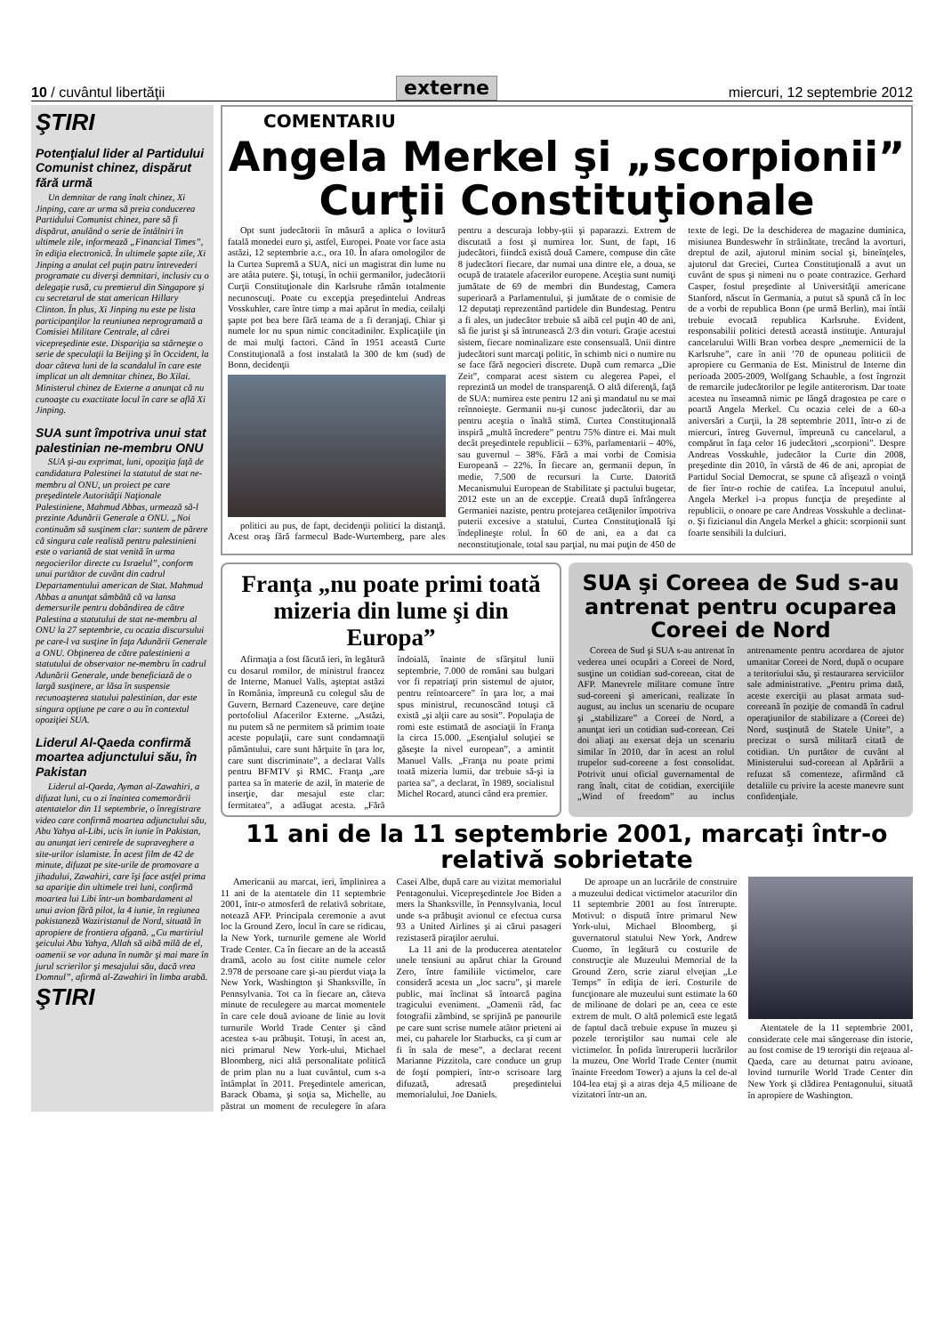10 / cuvântul libertăţii externe miercuri, 12 septembrie 2012
ŞTIRI
Potenţialul lider al Partidului Comunist chinez, dispărut fără urmă
Un demnitar de rang înalt chinez, Xi Jinping, care ar urma să preia conducerea Partidului Comunist chinez, pare să fi dispărut, anulând o serie de întâlniri în ultimele zile, informează „Financial Times”, în ediţia electronică. În ultimele şapte zile, Xi Jinping a anulat cel puţin patru întrevederi programate cu diverşi demnitari, inclusiv cu o delegaţie rusă, cu premierul din Singapore şi cu secretarul de stat american Hillary Clinton. În plus, Xi Jinping nu este pe lista participanţilor la reuniunea neprogramată a Comisiei Militare Centrale, al cărei vicepreşedinte este. Dispariţia sa stârneşte o serie de speculaţii la Beijing şi în Occident, la doar câteva luni de la scandalul în care este implicat un alt demnitar chinez, Bo Xilai. Ministerul chinez de Externe a anunţat că nu cunoaşte cu exactitate locul în care se află Xi Jinping.
SUA sunt împotriva unui stat palestinian ne-membru ONU
SUA şi-au exprimat, luni, opoziţia faţă de candidatura Palestinei la statutul de stat ne-membru al ONU, un proiect pe care preşedintele Autorităţii Naţionale Palestiniene, Mahmud Abbas, urmează să-l prezinte Adunării Generale a ONU. „Noi continuăm să susţinem clar: suntem de părere că singura cale realistă pentru palestinieni este o variantă de stat venită în urma negocierilor directe cu Israelul”, conform unui purtător de cuvânt din cadrul Departamentului american de Stat. Mahmud Abbas a anunţat sâmbătă că va lansa demersurile pentru dobândirea de către Palestina a statutului de stat ne-membru al ONU la 27 septembrie, cu ocazia discursului pe care-l va susţine în faţa Adunării Generale a ONU. Obţinerea de către palestinieni a statutului de observator ne-membru în cadrul Adunării Generale, unde beneficiază de o largă susţinere, ar lăsa în suspensie recunoaşterea statului palestinian, dar este singura opţiune pe care o au în contextul opoziţiei SUA.
Liderul Al-Qaeda confirmă moartea adjunctului său, în Pakistan
Liderul al-Qaeda, Ayman al-Zawahiri, a difuzat luni, cu o zi înaintea comemorării atentatelor din 11 septembrie, o înregistrare video care confirmă moartea adjunctului său, Abu Yahya al-Libi, ucis în iunie în Pakistan, au anunţat ieri centrele de supraveghere a site-urilor islamiste. În acest film de 42 de minute, difuzat pe site-urile de promovare a jihadului, Zawahiri, care îşi face astfel prima sa apariţie din ultimele trei luni, confirmă moartea lui Libi într-un bombardament al unui avion fără pilot, la 4 iunie, în regiunea pakistaneză Waziristanul de Nord, situată în apropiere de frontiera afgană. „Cu martiriul şeicului Abu Yahya, Allah să aibă milă de el, oamenii se vor aduna în număr şi mai mare în jurul scrierilor şi mesajului său, dacă vrea Domnul”, afirmă al-Zawahiri în limba arabă.
ŞTIRI
COMENTARIU
Angela Merkel şi „scorpionii” Curţii Constituţionale
Opt sunt judecătorii în măsură a aplica o lovitură fatală monedei euro şi, astfel, Europei. Poate vor face asta astăzi, 12 septembrie a.c., ora 10. În afara omologilor de la Curtea Supremă a SUA, nici un magistrat din lume nu are atâta putere. Şi, totuşi, în ochii germanilor, judecătorii Curţii Constituţionale din Karlsruhe rămân totalmente necunoscuţi. Poate cu excepţia preşedintelui Andreas Vosskuhler, care între timp a mai apărut în media, ceilalţi şapte pot bea bere fără teama de a fi deranjaţi. Chiar şi numele lor nu spun nimic concitadinilor. Explicaţiile ţin de mai mulţi factori. Când în 1951 această Curte Constituţională a fost instalată la 300 de km (sud) de Bonn, decidenţii
politici au pus, de fapt, decidenţii politici la distanţă. Acest oraş fără farmecul Bade-Wurtemberg, pare ales pentru a descuraja lobby-ştii şi paparazzi. Extrem de discutată a fost şi numirea lor. Sunt, de fapt, 16 judecători, fiindcă există două Camere, compuse din câte 8 judecători fiecare, dar numai una dintre ele, a doua, se ocupă de tratatele afacerilor europene. Aceştia sunt numiţi jumătate de 69 de membri din Bundestag, Camera superioară a Parlamentului, şi jumătate de o comisie de 12 deputaţi reprezentând partidele din Bundestag. Pentru a fi ales, un judecător trebuie să aibă cel puţin 40 de ani, să fie jurist şi să întrunească 2/3 din voturi. Graţie acestui sistem, fiecare nominalizare este consensuală. Unii dintre judecători sunt marcaţi politic, în schimb nici o numire nu se face fără negocieri discrete. După cum remarca „Die Zeit”, comparat acest sistem cu alegerea Papei, el reprezintă un model de transparenţă. O altă diferenţă, faţă de SUA: numirea este pentru 12 ani şi mandatul nu se mai reînnoieşte. Germanii nu-şi cunosc judecătorii, dar au pentru aceştia o înaltă stimă. Curtea Constituţională inspiră „multă încredere” pentru 75% dintre ei. Mai mult decât preşedintele republicii – 63%, parlamentarii – 40%, sau guvernul – 38%. Fără a mai vorbi de Comisia Europeană – 22%. În fiecare an, germanii depun, în medie, 7.500 de recursuri la Curte. Datorită Mecanismului European de Stabilitate şi pactului bugetar, 2012 este un an de excepţie. Creată după înfrângerea Germaniei naziste, pentru protejarea cetăţenilor împotriva puterii excesive a statului, Curtea Constituţională îşi îndeplineşte rolul. În 60 de ani, ea a dat ca neconstituţionale, total sau parţial, nu mai puţin de 450 de texte de legi. De la deschiderea de magazine duminica, misiunea Bundeswehr în străinătate, trecând la avorturi, dreptul de azil, ajutorul minim social şi, bineînţeles, ajutorul dat Greciei, Curtea Constituţională a avut un cuvânt de spus şi nimeni nu o poate contrazice. Gerhard Casper, fostul preşedinte al Universităţii americane Stanford, născut în Germania, a putut să spună că în loc de a vorbi de republica Bonn (pe urmă Berlin), mai întâi trebuie evocată republica Karlsruhe. Evident, responsabilii politici detestă această instituţie. Anturajul cancelarului Willi Bran vorbea despre „nemernicii de la Karlsruhe”, care în anii ’70 de opuneau politicii de apropiere cu Germania de Est. Ministrul de Interne din perioada 2005-2009, Wolfgang Schauble, a fost îngrozit de remarcile judecătorilor pe legile antiterorism. Dar toate acestea nu înseamnă nimic pe lângă dragostea pe care o poartă Angela Merkel. Cu ocazia celei de a 60-a aniversări a Curţii, la 28 septembrie 2011, într-o zi de miercuri, întreg Guvernul, împreună cu cancelarul, a compărut în faţa celor 16 judecători „scorpioni”. Despre Andreas Vosskuhle, judecător la Curte din 2008, preşedinte din 2010, în vârstă de 46 de ani, apropiat de Partidul Social Democrat, se spune că afişează o voinţă de fier într-o rochie de catifea. La începutul anului, Angela Merkel i-a propus funcţia de preşedinte al republicii, o onoare pe care Andreas Vosskuhle a declinat-o. Şi fizicianul din Angela Merkel a ghicit: scorpionii sunt foarte sensibili la dulciuri.
Franţa „nu poate primi toată mizeria din lume şi din Europa”
Afirmaţia a fost făcută ieri, în legătură cu dosarul romilor, de ministrul francez de Interne, Manuel Valls, aşteptat astăzi în România, împreună cu colegul său de Guvern, Bernard Cazeneuve, care deţine portofoliul Afacerilor Externe. „Astăzi, nu putem să ne permitem să primim toate aceste populaţii, care sunt condamnaţii pământului, care sunt hărţuite în ţara lor, care sunt discriminate”, a declarat Valls pentru BFMTV şi RMC. Franţa „are partea sa în materie de azil, în materie de inserţie, dar mesajul este clar: fermitatea”, a adăugat acesta. „Fără îndoială, înainte de sfârşitul lunii septembrie, 7.000 de români sau bulgari vor fi repatriaţi prin sistemul de ajutor, pentru reîntoarcere” în ţara lor, a mai spus ministrul, recunoscând totuşi că există „şi alţii care au sosit”. Populaţia de romi este estimată de asociaţii în Franţa la circa 15.000. „Esenţialul soluţiei se găseşte la nivel european”, a amintit Manuel Valls. „Franţa nu poate primi toată mizeria lumii, dar trebuie să-şi ia partea sa”, a declarat, în 1989, socialistul Michel Rocard, atunci când era premier.
SUA şi Coreea de Sud s-au antrenat pentru ocuparea Coreei de Nord
Coreea de Sud şi SUA s-au antrenat în vederea unei ocupări a Coreei de Nord, susţine un cotidian sud-coreean, citat de AFP. Manevrele militare comune între sud-coreeni şi americani, realizate în august, au inclus un scenariu de ocupare şi „stabilizare” a Coreei de Nord, a anunţat ieri un cotidian sud-coreean. Cei doi aliaţi au exersat deja un scenariu similar în 2010, dar în acest an rolul trupelor sud-coreene a fost consolidat. Potrivit unui oficial guvernamental de rang înalt, citat de cotidian, exerciţiile „Wind of freedom” au inclus antrenamente pentru acordarea de ajutor umanitar Coreei de Nord, după o ocupare a teritoriului său, şi restaurarea serviciilor sale administrative. „Pentru prima dată, aceste exerciţii au plasat armata sud-coreeană în poziţie de comandă în cadrul operaţiunilor de stabilizare a (Coreei de) Nord, susţinută de Statele Unite”, a precizat o sursă militară citată de cotidian. Un purtător de cuvânt al Ministerului sud-coreean al Apărării a refuzat să comenteze, afirmând că detaliile cu privire la aceste manevre sunt confidenţiale.
11 ani de la 11 septembrie 2001, marcaţi într-o relativă sobrietate
Americanii au marcat, ieri, împlinirea a 11 ani de la atentatele din 11 septembrie 2001, într-o atmosferă de relativă sobritate, notează AFP. Principala ceremonie a avut loc la Ground Zero, locul în care se ridicau, la New York, turnurile gemene ale World Trade Center. Ca în fiecare an de la această dramă, acolo au fost citite numele celor 2.978 de persoane care şi-au pierdut viaţa la New York, Washington şi Shanksville, în Pennsylvania. Tot ca în fiecare an, câteva minute de reculegere au marcat momentele în care cele două avioane de linie au lovit turnurile World Trade Center şi când acestea s-au prăbuşit. Totuşi, în acest an, nici primarul New York-ului, Michael Bloomberg, nici altă personalitate politică de prim plan nu a luat cuvântul, cum s-a întâmplat în 2011. Preşedintele american, Barack Obama, şi soţia sa, Michelle, au păstrat un moment de reculegere în afara Casei Albe, după care au vizitat memorialul Pentagonului. Vicepreşedintele Joe Biden a mers la Shanksville, în Pennsylvania, locul unde s-a prăbuşit avionul ce efectua cursa 93 a United Airlines şi ai cărui pasageri rezistaseră piraţilor aerului.
La 11 ani de la producerea atentatelor unele tensiuni au apărut chiar la Ground Zero, între familiile victimelor, care consideră acesta un „loc sacru”, şi marele public, mai înclinat să întoarcă pagina tragicului eveniment. „Oamenii râd, fac fotografii zâmbind, se sprijină pe panourile pe care sunt scrise numele atâtor prieteni ai mei, cu paharele lor Starbucks, ca şi cum ar fi în sala de mese”, a declarat recent Marianne Pizzitola, care conduce un grup de foşti pompieri, într-o scrisoare larg difuzată, adresată preşedintelui memorialului, Joe Daniels.
De aproape un an lucrările de construire a muzeului dedicat victimelor atacurilor din 11 septembrie 2001 au fost întrerupte. Motivul: o dispută între primarul New York-ului, Michael Bloomberg, şi guvernatorul statului New York, Andrew Cuomo, în legătură cu costurile de construcţie ale Muzeului Memorial de la Ground Zero, scrie ziarul elveţian „Le Temps” în ediţia de ieri. Costurile de funcţionare ale muzeului sunt estimate la 60 de milioane de dolari pe an, ceea ce este extrem de mult. O altă polemică este legată de faptul dacă trebuie expuse în muzeu şi pozele teroriştilor sau numai cele ale victimelor. În pofida întreruperii lucrărilor la muzeu, One World Trade Center (numit înainte Freedom Tower) a ajuns la cel de-al 104-lea etaj şi a atras deja 4,5 milioane de vizitatori într-un an.
Atentatele de la 11 septembrie 2001, considerate cele mai sângeroase din istorie, au fost comise de 19 terorişti din reţeaua al-Qaeda, care au deturnat patru avioane, lovind turnurile World Trade Center din New York şi clădirea Pentagonului, situată în apropiere de Washington.